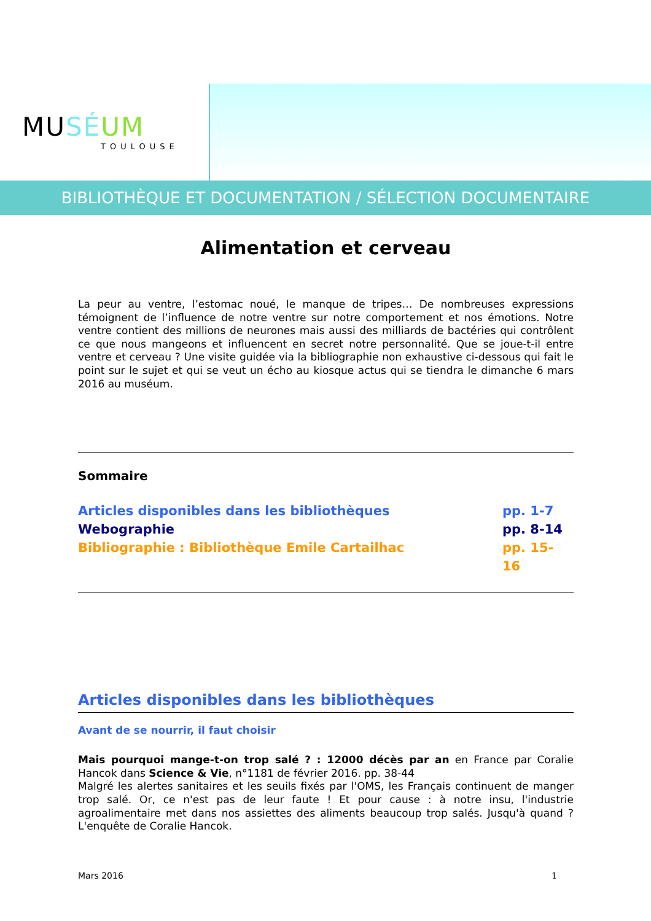MU SÉ UM
TOULOUSE
BIBLIOTHÈQUE ET DOCUMENTATION / SÉLECTION DOCUMENTAIRE
Alimentation et cerveau
La peur au ventre, l’estomac noué, le manque de tripes… De nombreuses expressions témoignent de l’influence de notre ventre sur notre comportement et nos émotions. Notre ventre contient des millions de neurones mais aussi des milliards de bactéries qui contrôlent ce que nous mangeons et influencent en secret notre personnalité. Que se joue-t-il entre ventre et cerveau ? Une visite guidée via la bibliographie non exhaustive ci-dessous qui fait le point sur le sujet et qui se veut un écho au kiosque actus qui se tiendra le dimanche 6 mars 2016 au muséum.
Sommaire
Articles disponibles dans les bibliothèques pp. 1-7
Webographie pp. 8-14
Bibliographie : Bibliothèque Emile Cartailhac pp. 15-16
Articles disponibles dans les bibliothèques
Avant de se nourrir, il faut choisir
Mais pourquoi mange-t-on trop salé ? : 12000 décès par an en France par Coralie Hancok dans Science & Vie, n°1181 de février 2016. pp. 38-44
Malgré les alertes sanitaires et les seuils fixés par l'OMS, les Français continuent de manger trop salé. Or, ce n'est pas de leur faute ! Et pour cause : à notre insu, l'industrie agroalimentaire met dans nos assiettes des aliments beaucoup trop salés. Jusqu'à quand ? L'enquête de Coralie Hancok.
Mars 2016 1